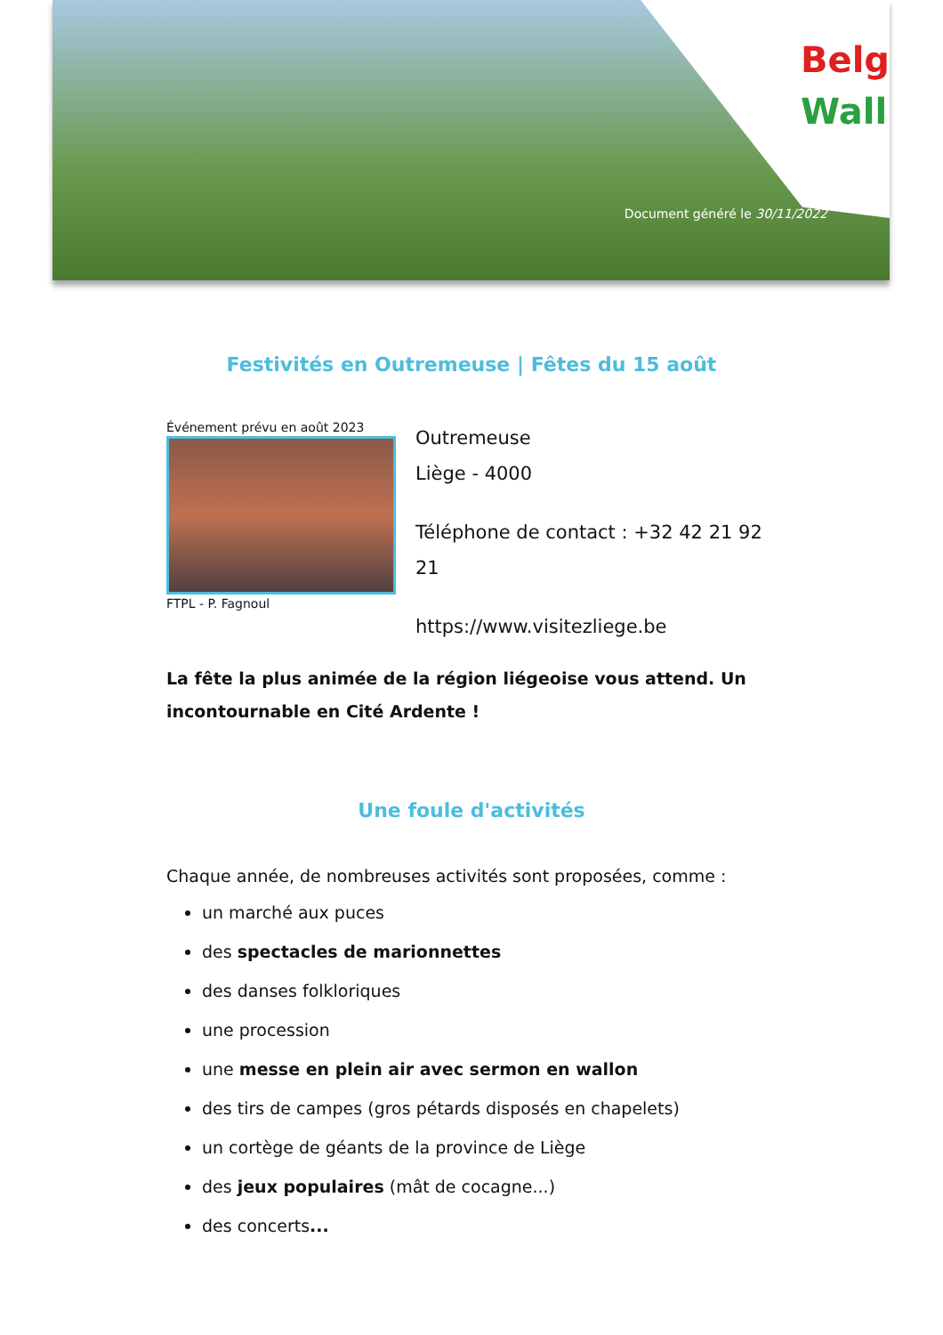Belg
Wall
Document généré le 30/11/2022
Festivités en Outremeuse | Fêtes du 15 août
Événement prévu en août 2023
FTPL - P. Fagnoul
Outremeuse
Liège - 4000
Téléphone de contact : +32 42 21 92 21
https://www.visitezliege.be
La fête la plus animée de la région liégeoise vous attend. Un incontournable en Cité Ardente !
Une foule d'activités
Chaque année, de nombreuses activités sont proposées, comme :
un marché aux puces
des spectacles de marionnettes
des danses folkloriques
une procession
une messe en plein air avec sermon en wallon
des tirs de campes (gros pétards disposés en chapelets)
un cortège de géants de la province de Liège
des jeux populaires (mât de cocagne...)
des concerts...